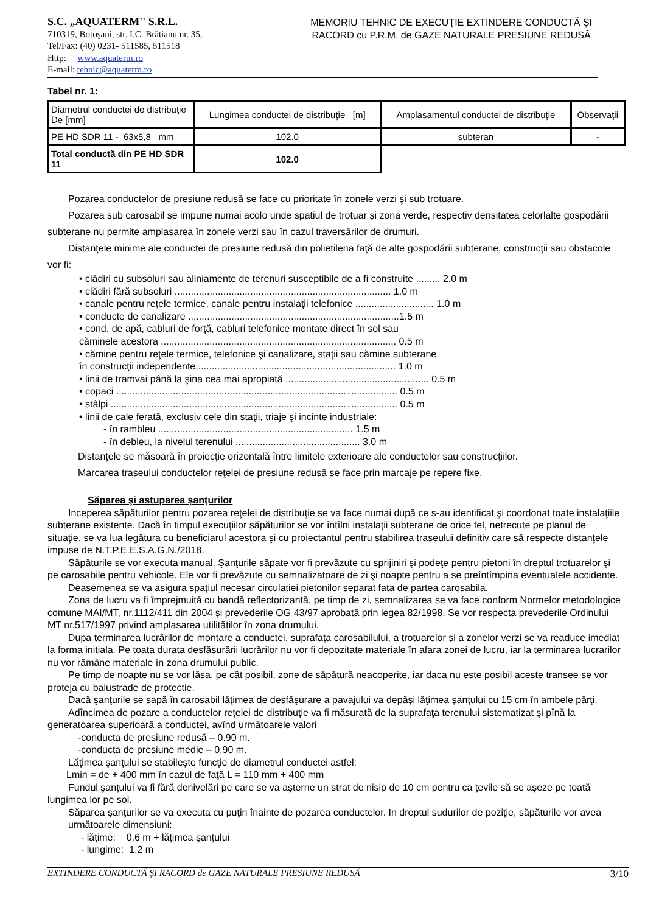S.C. „AQUATERM'' S.R.L.
710319, Botoşani, str. I.C. Brătianu nr. 35,
Tel/Fax: (40) 0231- 511585, 511518
Http: www.aquaterm.ro
E-mail: tehnic@aquaterm.ro
MEMORIU TEHNIC DE EXECUŢIE EXTINDERE CONDUCTĂ ŞI
RACORD cu P.R.M. de GAZE NATURALE PRESIUNE REDUSĂ
Tabel nr. 1:
| Diametrul conductei de distribuţie De [mm] | Lungimea conductei de distribuţie [m] | Amplasamentul conductei de distribuţie | Observaţii |
| PE HD SDR 11 - 63x5,8 mm | 102.0 | subteran | - |
| Total conductă din PE HD SDR 11 | 102.0 | | |
Pozarea conductelor de presiune redusă se face cu prioritate în zonele verzi şi sub trotuare.
Pozarea sub carosabil se impune numai acolo unde spatiul de trotuar și zona verde, respectiv densitatea celorlalte gospodării subterane nu permite amplasarea în zonele verzi sau în cazul traversărilor de drumuri.
Distanţele minime ale conductei de presiune redusă din polietilena faţă de alte gospodării subterane, construcţii sau obstacole vor fi:
• clădiri cu subsoluri sau aliniamente de terenuri susceptibile de a fi construite ......... 2.0 m
• clădiri fără subsoluri ................................................................................ 1.0 m
• canale pentru reţele termice, canale pentru instalaţii telefonice ............................. 1.0 m
• conducte de canalizare ..............................................................................1.5 m
• cond. de apă, cabluri de forţă, cabluri telefonice montate direct în sol sau
căminele acestora ....................................................................................... 0.5 m
• cămine pentru reţele termice, telefonice şi canalizare, staţii sau cămine subterane
în construcţii independente.......................................................................... 1.0 m
• linii de tramvai până la şina cea mai apropiată ..................................................... 0.5 m
• copaci ........................................................................................................ 0.5 m
• stâlpi .......................................................................................................... 0.5 m
• linii de cale ferată, exclusiv cele din staţii, triaje şi incinte industriale:
- în rambleu ........................................................................ 1.5 m
- în debleu, la nivelul terenului .............................................. 3.0 m
Distanţele se măsoară în proiecţie orizontală între limitele exterioare ale conductelor sau construcţiilor.
Marcarea traseului conductelor reţelei de presiune redusă se face prin marcaje pe repere fixe.
Săparea şi astuparea şanţurilor
Inceperea săpăturilor pentru pozarea reţelei de distribuţie se va face numai după ce s-au identificat şi coordonat toate instalaţiile subterane existente. Dacă în timpul execuţiilor săpăturilor se vor întîlni instalaţii subterane de orice fel, netrecute pe planul de situaţie, se va lua legătura cu beneficiarul acestora şi cu proiectantul pentru stabilirea traseului definitiv care să respecte distanţele impuse de N.T.P.E.E.S.A.G.N./2018.
Săpăturile se vor executa manual. Şanţurile săpate vor fi prevăzute cu sprijiniri şi podeţe pentru pietoni în dreptul trotuarelor şi pe carosabile pentru vehicole. Ele vor fi prevăzute cu semnalizatoare de zi şi noapte pentru a se preîntîmpina eventualele accidente.
Deasemenea se va asigura spaţiul necesar circulatiei pietonilor separat fata de partea carosabila.
Zona de lucru va fi împrejmuită cu bandă reflectorizantă, pe timp de zi, semnalizarea se va face conform Normelor metodologice comune MAI/MT, nr.1112/411 din 2004 și prevederile OG 43/97 aprobată prin legea 82/1998. Se vor respecta prevederile Ordinului MT nr.517/1997 privind amplasarea utilităților în zona drumului.
Dupa terminarea lucrărilor de montare a conductei, suprafața carosabilului, a trotuarelor și a zonelor verzi se va readuce imediat la forma initiala. Pe toata durata desfășurării lucrărilor nu vor fi depozitate materiale în afara zonei de lucru, iar la terminarea lucrarilor nu vor rămâne materiale în zona drumului public.
Pe timp de noapte nu se vor lăsa, pe cât posibil, zone de săpătură neacoperite, iar daca nu este posibil aceste transee se vor proteja cu balustrade de protectie.
Dacă şanţurile se sapă în carosabil lăţimea de desfăşurare a pavajului va depăşi lăţimea şanţului cu 15 cm în ambele părţi.
Adîncimea de pozare a conductelor reţelei de distribuţie va fi măsurată de la suprafaţa terenului sistematizat şi pînă la generatoarea superioară a conductei, avînd următoarele valori
-conducta de presiune redusă – 0.90 m.
-conducta de presiune medie – 0.90 m.
Lăţimea şanţului se stabileşte funcţie de diametrul conductei astfel:
Lmin = de + 400 mm în cazul de faţă L = 110 mm + 400 mm
Fundul şanţului va fi fără denivelări pe care se va aşterne un strat de nisip de 10 cm pentru ca ţevile să se aşeze pe toată lungimea lor pe sol.
Săparea şanţurilor se va executa cu puţin înainte de pozarea conductelor. In dreptul sudurilor de poziţie, săpăturile vor avea următoarele dimensiuni:
- lăţime: 0.6 m + lăţimea şanţului
- lungime: 1.2 m
EXTINDERE CONDUCTĂ ŞI RACORD de GAZE NATURALE PRESIUNE REDUSĂ 3/10